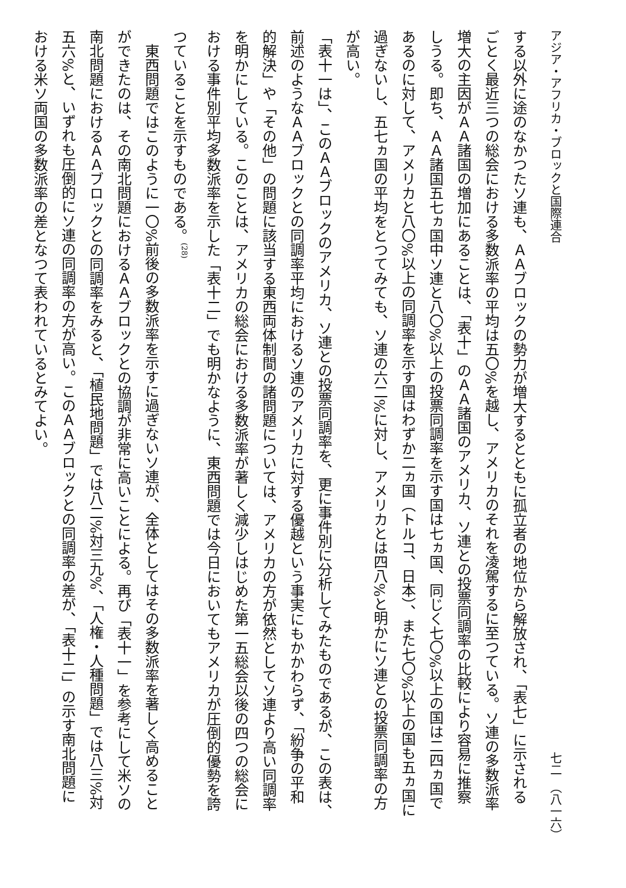アジア・アフリカ・ブロックと国際連合 七二　（八一六）
する以外に途のなかつたソ連も、ＡＡブロックの勢力が増大するとともに孤立者の地位から解放され、「表七」に示される
ごとく最近三つの総会における多数派率の平均は五〇%を越し、アメリカのそれを凌駕するに至つている。ソ連の多数派率
増大の主因がＡＡ諸国の増加にあることは、「表十」のＡＡ諸国のアメリカ、ソ連との投票同調率の比較により容易に推察
しうる。即ち、ＡＡ諸国五七ヵ国中ソ連と八〇%以上の投票同調率を示す国は七ヵ国、同じく七〇%以上の国は二四ヵ国で
あるのに対して、アメリカと八〇%以上の同調率を示す国はわずか二ヵ国（トルコ、日本）、また七〇%以上の国も五ヵ国に
過ぎないし、五七ヵ国の平均をとつてみても、ソ連の六二%に対し、アメリカとは四八%と明かにソ連との投票同調率の方
が高い。
「表十一は」、このＡＡブロックのアメリカ、ソ連との投票同調率を、更に事件別に分析してみたものであるが、この表は、
前述のようなＡＡブロックとの同調率平均におけるソ連のアメリカに対する優越という事実にもかかわらず、「紛争の平和
的解決」や「その他」の問題に該当する東西両体制間の諸問題については、アメリカの方が依然としてソ連より高い同調率
を明かにしている。このことは、アメリカの総会における多数派率が著しく減少しはじめた第一五総会以後の四つの総会に
おける事件別平均多数派率を示した「表十二」でも明かなように、東西問題では今日においてもアメリカが圧倒的優勢を誇
つていることを示すものである。<sup>(28)</sup>
　東西問題ではこのように一〇%前後の多数派率を示すに過ぎないソ連が、全体としてはその多数派率を著しく高めること
ができたのは、その南北問題におけるＡＡブロックとの協調が非常に高いことによる。再び「表十一」を参考にして米ソの
南北問題におけるＡＡブロックとの同調率をみると、「植民地問題」では八二%対三九%、「人権・人種問題」では八三%対
五六%と、いずれも圧倒的にソ連の同調率の方が高い。このＡＡブロックとの同調率の差が、「表十二」の示す南北問題に
おける米ソ両国の多数派率の差となつて表われているとみてよい。